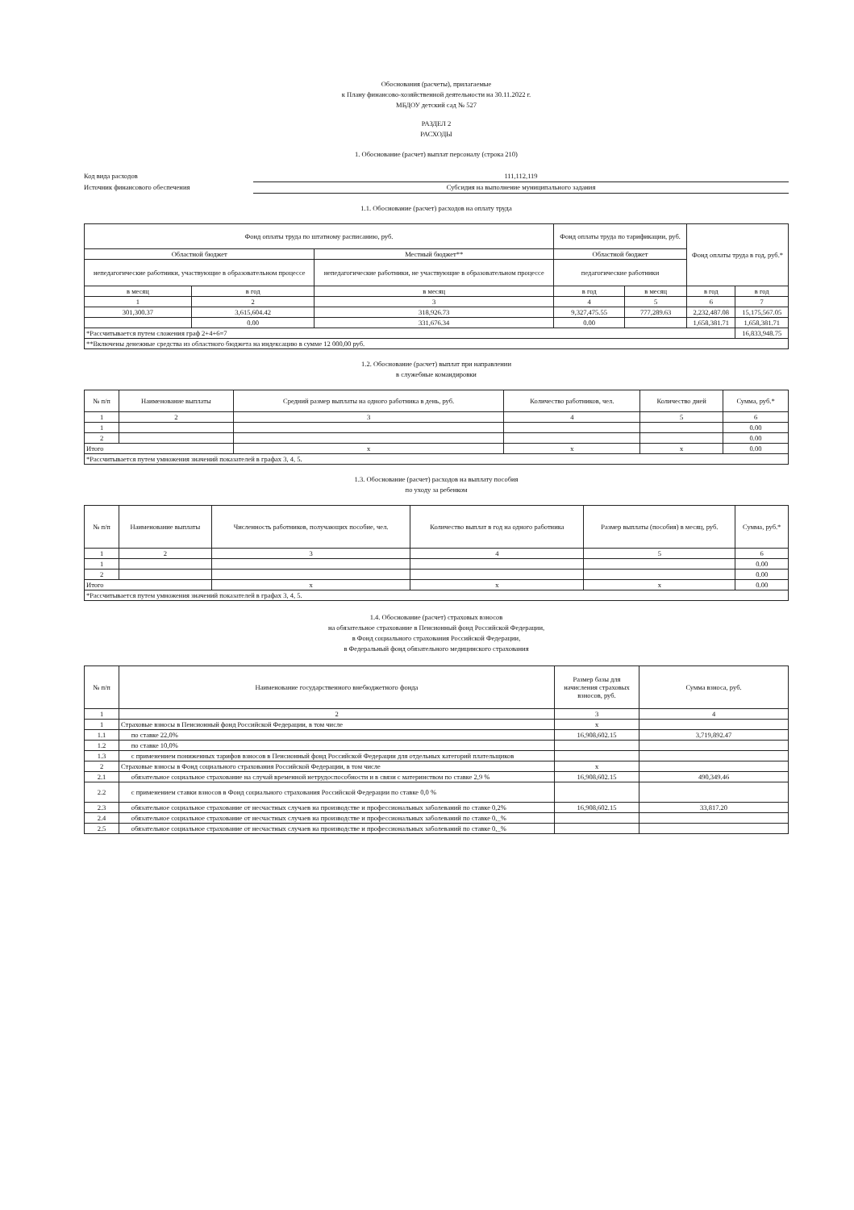Обоснования (расчеты), прилагаемые
к Плану финансово-хозяйственной деятельности на 30.11.2022 г.
МБДОУ детский сад № 527
РАЗДЕЛ 2
РАСХОДЫ
1. Обоснование (расчет) выплат персоналу (строка 210)
Код вида расходов 111,112,119
Источник финансового обеспечения Субсидия на выполнение муниципального задания
1.1. Обоснование (расчет) расходов на оплату труда
| Фонд оплаты труда по штатному расписанию, руб. | | | Фонд оплаты труда по тарификации, руб. | | Фонд оплаты труда в год, руб.* | |
| --- | --- | --- | --- | --- | --- | --- |
| Областной бюджет | | Местный бюджет** | Областной бюджет | | | |
| непедагогические работники, участвующие в образовательном процессе | | непедагогические работники, не участвующие в образовательном процессе | педагогические работники | | | |
| в месяц | в год | в месяц | в год | в месяц | в год | в год |
| 1 | 2 | 3 | 4 | 5 | 6 | 7 |
| 301,300.37 | 3,615,604.42 | 318,926.73 | 9,327,475.55 | 777,289.63 | 2,232,487.08 | 15,175,567.05 |
| | 0.00 | 331,676.34 | 0.00 | | 1,658,381.71 | 1,658,381.71 |
| *Рассчитывается путем сложения граф 2+4+6=7 | | | | | | 16,833,948.75 |
| **Включены денежные средства из областного бюджета на индексацию в сумме 12 000,00 руб. | | | | | | |
1.2. Обоснование (расчет) выплат при направлении
в служебные командировки
| № п/п | Наименование выплаты | Средний размер выплаты на одного работника в день, руб. | Количество работников, чел. | Количество дней | Сумма, руб.* |
| --- | --- | --- | --- | --- | --- |
| 1 | 2 | 3 | 4 | 5 | 6 |
| 1 | | | | | 0.00 |
| 2 | | | | | 0.00 |
| Итого | | x | x | x | 0.00 |
| *Рассчитывается путем умножения значений показателей в графах 3, 4, 5. | | | | | |
1.3. Обоснование (расчет) расходов на выплату пособия
по уходу за ребенком
| № п/п | Наименование выплаты | Численность работников, получающих пособие, чел. | Количество выплат в год на одного работника | Размер выплаты (пособия) в месяц, руб. | Сумма, руб.* |
| --- | --- | --- | --- | --- | --- |
| 1 | 2 | 3 | 4 | 5 | 6 |
| 1 | | | | | 0.00 |
| 2 | | | | | 0.00 |
| Итого | | x | x | x | 0.00 |
| *Рассчитывается путем умножения значений показателей в графах 3, 4, 5. | | | | | |
1.4. Обоснование (расчет) страховых взносов
на обязательное страхование в Пенсионный фонд Российской Федерации,
в Фонд социального страхования Российской Федерации,
в Федеральный фонд обязательного медицинского страхования
| № п/п | Наименование государственного внебюджетного фонда | Размер базы для начисления страховых взносов, руб. | Сумма взноса, руб. |
| --- | --- | --- | --- |
| 1 | 2 | 3 | 4 |
| 1 | Страховые взносы в Пенсионный фонд Российской Федерации, в том числе | x | |
| 1.1 | по ставке 22,0% | 16,908,602.15 | 3,719,892.47 |
| 1.2 | по ставке 10,0% | | |
| 1.3 | с применением пониженных тарифов взносов в Пенсионный фонд Российской Федерации для отдельных категорий плательщиков | | |
| 2 | Страховые взносы в Фонд социального страхования Российской Федерации, в том числе | x | |
| 2.1 | обязательное социальное страхование на случай временной нетрудоспособности и в связи с материнством по ставке 2,9 % | 16,908,602.15 | 490,349.46 |
| 2.2 | с применением ставки взносов в Фонд социального страхования Российской Федерации по ставке 0,0 % | | |
| 2.3 | обязательное социальное страхование от несчастных случаев на производстве и профессиональных заболеваний по ставке 0,2% | 16,908,602.15 | 33,817.20 |
| 2.4 | обязательное социальное страхование от несчастных случаев на производстве и профессиональных заболеваний по ставке 0,_% | | |
| 2.5 | обязательное социальное страхование от несчастных случаев на производстве и профессиональных заболеваний по ставке 0,_% | | |